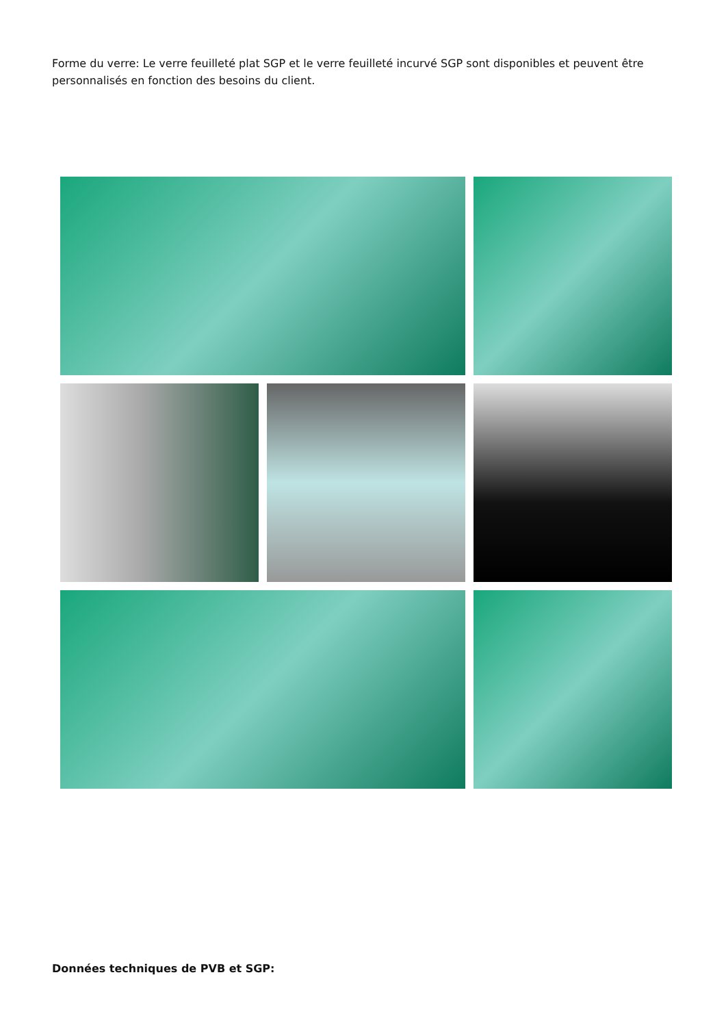Forme du verre: Le verre feuilleté plat SGP et le verre feuilleté incurvé SGP sont disponibles et peuvent être personnalisés en fonction des besoins du client.
Données techniques de PVB et SGP: